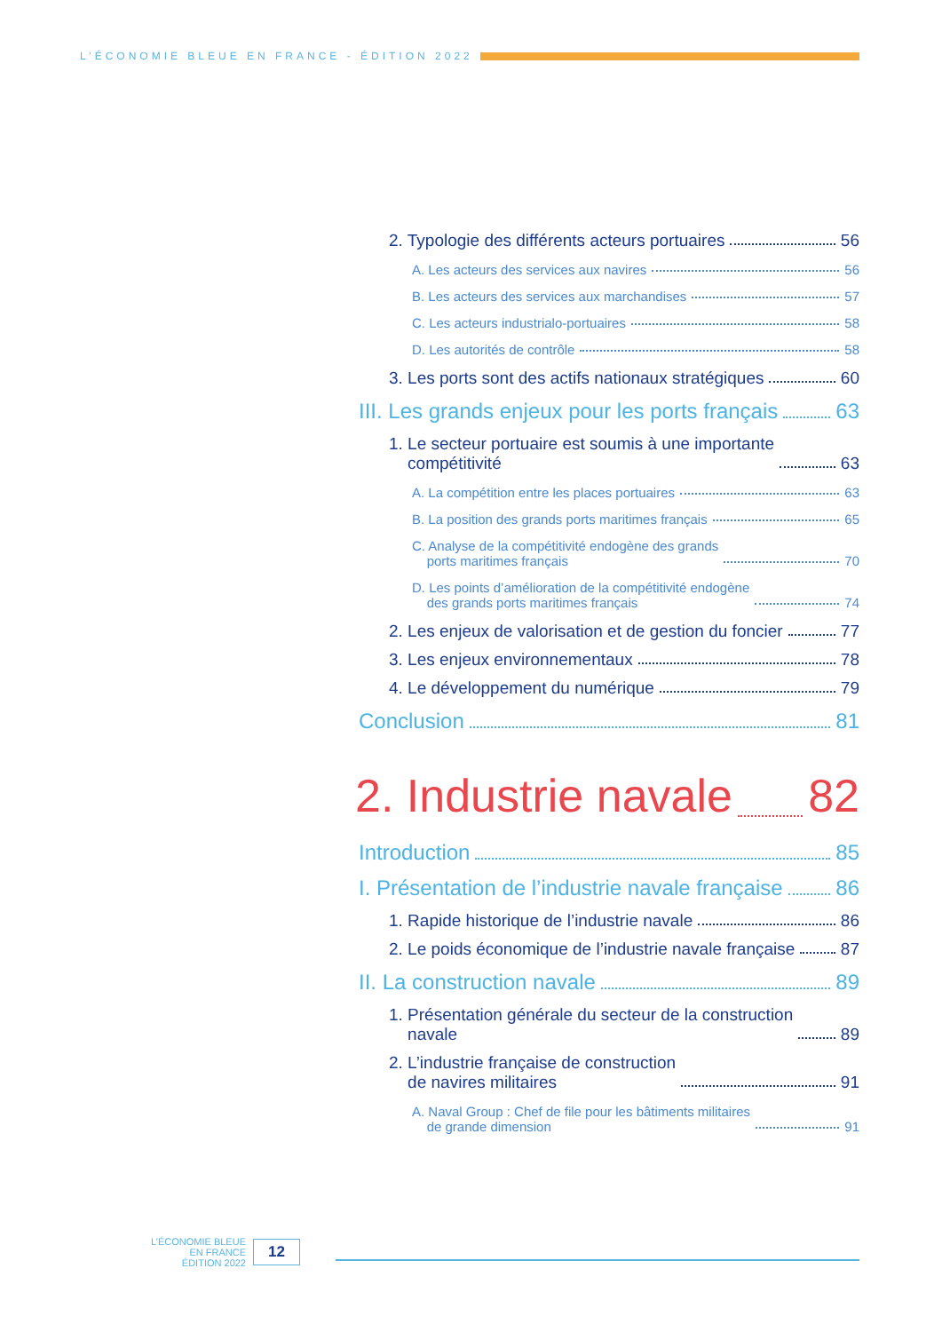L’ÉCONOMIE BLEUE EN FRANCE - ÉDITION 2022
2. Typologie des différents acteurs portuaires 56
A. Les acteurs des services aux navires 56
B. Les acteurs des services aux marchandises 57
C. Les acteurs industrialo-portuaires 58
D. Les autorités de contrôle 58
3. Les ports sont des actifs nationaux stratégiques 60
III. Les grands enjeux pour les ports français 63
1. Le secteur portuaire est soumis à une importante
compétitivité 63
A. La compétition entre les places portuaires 63
B. La position des grands ports maritimes français 65
C. Analyse de la compétitivité endogène des grands
ports maritimes français 70
D. Les points d’amélioration de la compétitivité endogène
des grands ports maritimes français 74
2. Les enjeux de valorisation et de gestion du foncier 77
3. Les enjeux environnementaux 78
4. Le développement du numérique 79
Conclusion 81
2. Industrie navale 82
Introduction 85
I. Présentation de l’industrie navale française 86
1. Rapide historique de l’industrie navale 86
2. Le poids économique de l’industrie navale française 87
II. La construction navale 89
1. Présentation générale du secteur de la construction
navale 89
2. L’industrie française de construction
de navires militaires 91
A. Naval Group : Chef de file pour les bâtiments militaires
de grande dimension 91
L’ÉCONOMIE BLEUE
EN FRANCE
ÉDITION 2022
12